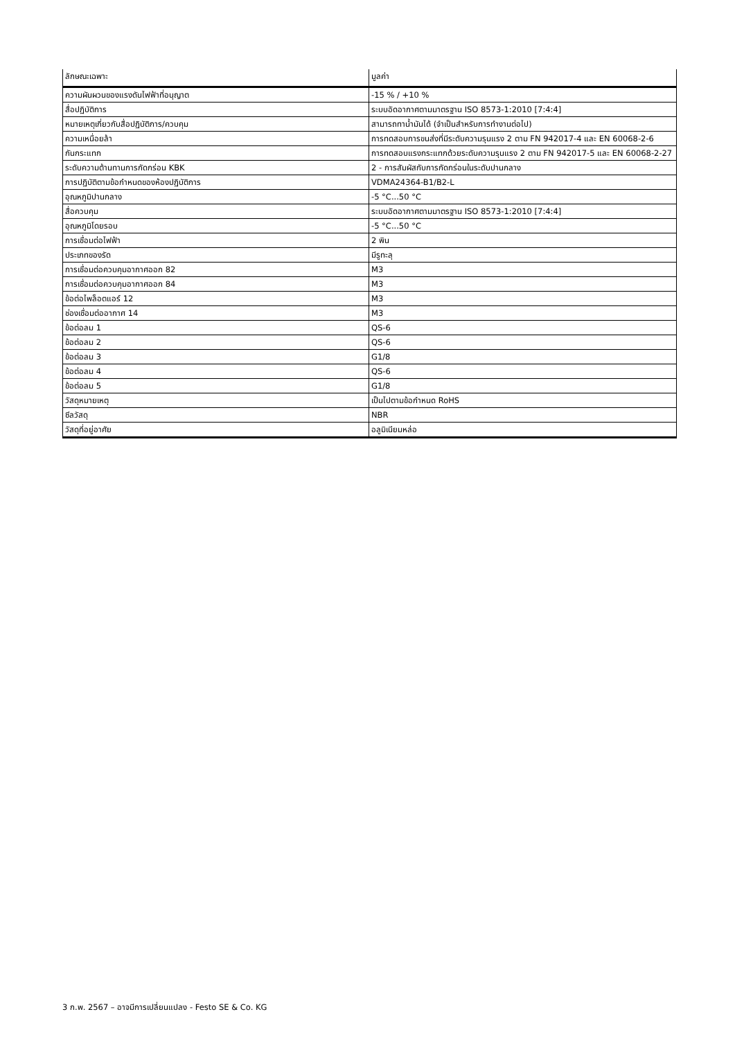| ลักษณะเฉพาะ | มูลค่า |
| --- | --- |
| ความผันผวนของแรงดันไฟฟ้าที่อนุญาต | -15 % / +10 % |
| สื่อปฏิบัติการ | ระบบอัดอากาศตามมาตรฐาน ISO 8573-1:2010 [7:4:4] |
| หมายเหตุเกี่ยวกับสื่อปฏิบัติการ/ควบคุม | สามารถทาน้ำมันได้ (จำเป็นสำหรับการทำงานต่อไป) |
| ความเหนื่อยล้า | การทดสอบการขนส่งที่มีระดับความรุนแรง 2 ตาม FN 942017-4 และ EN 60068-2-6 |
| กันกระแทก | การทดสอบแรงกระแทกด้วยระดับความรุนแรง 2 ตาม FN 942017-5 และ EN 60068-2-27 |
| ระดับความต้านทานการกัดกร่อน KBK | 2 - การสัมผัสกับการกัดกร่อนในระดับปานกลาง |
| การปฏิบัติตามข้อกำหนดของห้องปฏิบัติการ | VDMA24364-B1/B2-L |
| อุณหภูมิปานกลาง | -5 °C...50 °C |
| สื่อควบคุม | ระบบอัดอากาศตามมาตรฐาน ISO 8573-1:2010 [7:4:4] |
| อุณหภูมิโดยรอบ | -5 °C...50 °C |
| การเชื่อมต่อไฟฟ้า | 2 พิน |
| ประเภทของรัด | มีรูทะลุ |
| การเชื่อมต่อควบคุมอากาศออก 82 | M3 |
| การเชื่อมต่อควบคุมอากาศออก 84 | M3 |
| ข้อต่อไพล็อตแอร์ 12 | M3 |
| ช่องเชื่อมต่ออากาศ 14 | M3 |
| ข้อต่อลม 1 | QS-6 |
| ข้อต่อลม 2 | QS-6 |
| ข้อต่อลม 3 | G1/8 |
| ข้อต่อลม 4 | QS-6 |
| ข้อต่อลม 5 | G1/8 |
| วัสดุหมายเหตุ | เป็นไปตามข้อกำหนด RoHS |
| ซีลวัสดุ | NBR |
| วัสดุที่อยู่อาศัย | อลูมิเนียมหล่อ |
3 ก.พ. 2567 – อาจมีการเปลี่ยนแปลง - Festo SE & Co. KG